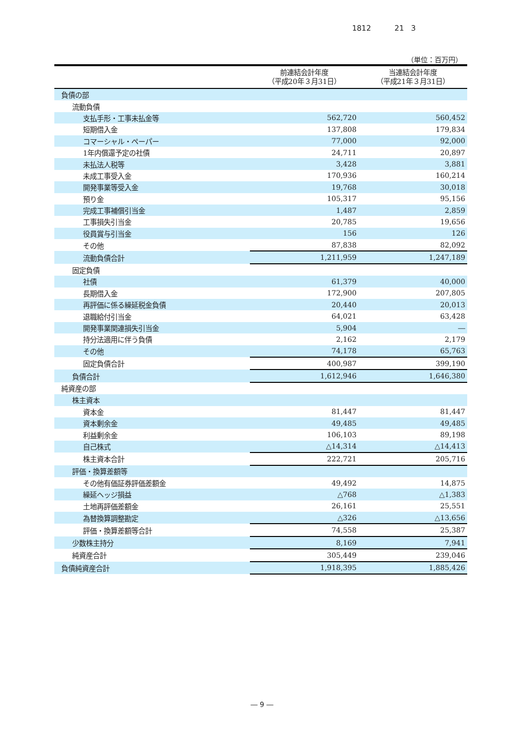1812 21 3
（単位：百万円）
| | 前連結会計年度 （平成20年３月31日） | 当連結会計年度 （平成21年３月31日） |
| --- | --- | --- |
| 負債の部 | | |
| 流動負債 | | |
| 支払手形・工事未払金等 | 562,720 | 560,452 |
| 短期借入金 | 137,808 | 179,834 |
| コマーシャル・ペーパー | 77,000 | 92,000 |
| 1年内償還予定の社債 | 24,711 | 20,897 |
| 未払法人税等 | 3,428 | 3,881 |
| 未成工事受入金 | 170,936 | 160,214 |
| 開発事業等受入金 | 19,768 | 30,018 |
| 預り金 | 105,317 | 95,156 |
| 完成工事補償引当金 | 1,487 | 2,859 |
| 工事損失引当金 | 20,785 | 19,656 |
| 役員賞与引当金 | 156 | 126 |
| その他 | 87,838 | 82,092 |
| 流動負債合計 | 1,211,959 | 1,247,189 |
| 固定負債 | | |
| 社債 | 61,379 | 40,000 |
| 長期借入金 | 172,900 | 207,805 |
| 再評価に係る繰延税金負債 | 20,440 | 20,013 |
| 退職給付引当金 | 64,021 | 63,428 |
| 開発事業関連損失引当金 | 5,904 | ― |
| 持分法適用に伴う負債 | 2,162 | 2,179 |
| その他 | 74,178 | 65,763 |
| 固定負債合計 | 400,987 | 399,190 |
| 負債合計 | 1,612,946 | 1,646,380 |
| 純資産の部 | | |
| 株主資本 | | |
| 資本金 | 81,447 | 81,447 |
| 資本剰余金 | 49,485 | 49,485 |
| 利益剰余金 | 106,103 | 89,198 |
| 自己株式 | △14,314 | △14,413 |
| 株主資本合計 | 222,721 | 205,716 |
| 評価・換算差額等 | | |
| その他有価証券評価差額金 | 49,492 | 14,875 |
| 繰延ヘッジ損益 | △768 | △1,383 |
| 土地再評価差額金 | 26,161 | 25,551 |
| 為替換算調整勘定 | △326 | △13,656 |
| 評価・換算差額等合計 | 74,558 | 25,387 |
| 少数株主持分 | 8,169 | 7,941 |
| 純資産合計 | 305,449 | 239,046 |
| 負債純資産合計 | 1,918,395 | 1,885,426 |
― 9 ―